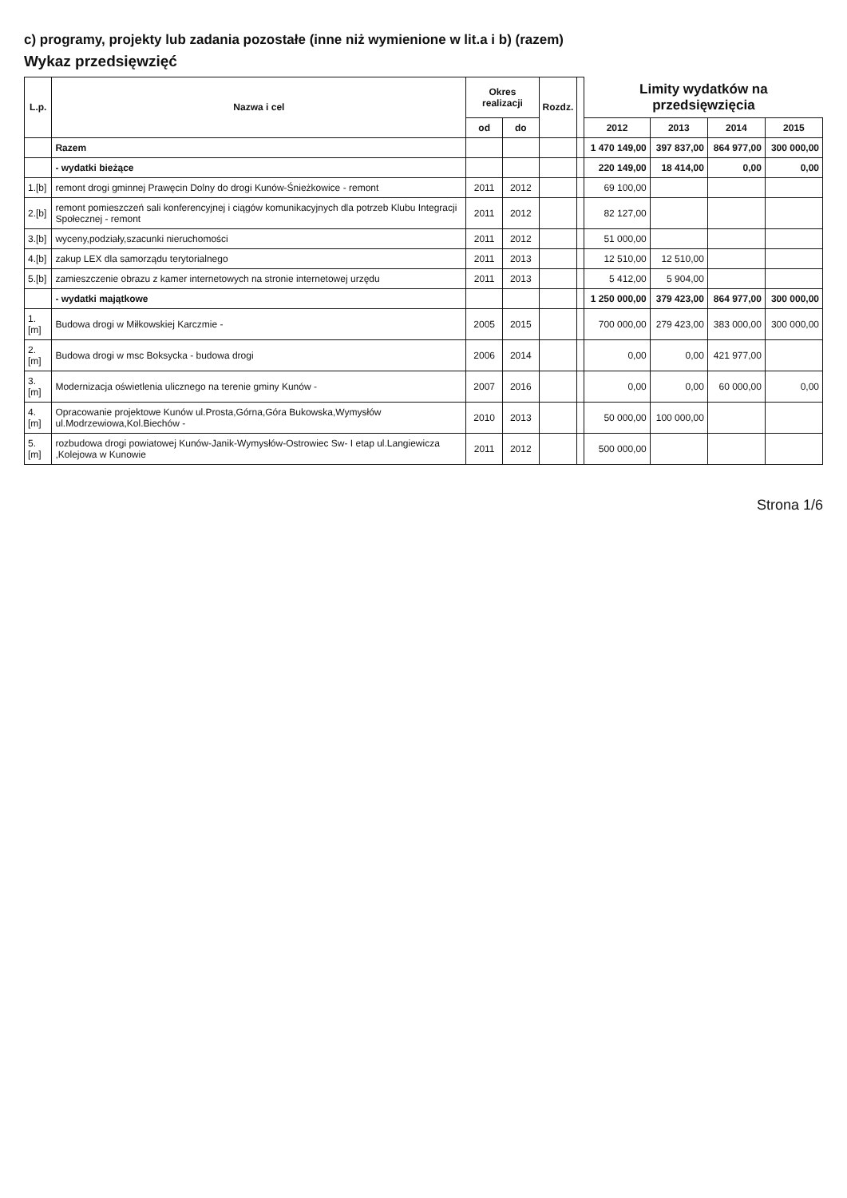c) programy, projekty lub zadania pozostałe (inne niż wymienione w lit.a i b) (razem)
Wykaz przedsięwzięć
| L.p. | Nazwa i cel | Okres realizacji | | Rozdz. | | Limity wydatków na przedsięwzięcia | | | |
| --- | --- | --- | --- | --- | --- | --- | --- | --- | --- |
| | | | | | | 2012 | 2013 | 2014 | 2015 |
| | | od | do | | | | | | |
| | Razem | | | | | 1 470 149,00 | 397 837,00 | 864 977,00 | 300 000,00 |
| | - wydatki bieżące | | | | | 220 149,00 | 18 414,00 | 0,00 | 0,00 |
| 1.[b] | remont drogi gminnej Prawęcin Dolny do drogi Kunów-Śnieżkowice - remont | 2011 | 2012 | | | 69 100,00 | | | |
| 2.[b] | remont pomieszczeń sali konferencyjnej i ciągów komunikacyjnych dla potrzeb Klubu Integracji Społecznej - remont | 2011 | 2012 | | | 82 127,00 | | | |
| 3.[b] | wyceny,podziały,szacunki nieruchomości | 2011 | 2012 | | | 51 000,00 | | | |
| 4.[b] | zakup LEX dla samorządu terytorialnego | 2011 | 2013 | | | 12 510,00 | 12 510,00 | | |
| 5.[b] | zamieszczenie obrazu z kamer internetowych na stronie internetowej urzędu | 2011 | 2013 | | | 5 412,00 | 5 904,00 | | |
| | - wydatki majątkowe | | | | | 1 250 000,00 | 379 423,00 | 864 977,00 | 300 000,00 |
| 1.[m] | Budowa drogi w Miłkowskiej Karczmie - | 2005 | 2015 | | | 700 000,00 | 279 423,00 | 383 000,00 | 300 000,00 |
| 2.[m] | Budowa drogi w msc Boksycka - budowa drogi | 2006 | 2014 | | | 0,00 | 0,00 | 421 977,00 | |
| 3.[m] | Modernizacja oświetlenia ulicznego na terenie gminy Kunów - | 2007 | 2016 | | | 0,00 | 0,00 | 60 000,00 | 0,00 |
| 4.[m] | Opracowanie projektowe Kunów ul.Prosta,Górna,Góra Bukowska,Wymysłów ul.Modrzewiowa,Kol.Biechów - | 2010 | 2013 | | | 50 000,00 | 100 000,00 | | |
| 5.[m] | rozbudowa drogi powiatowej Kunów-Janik-Wymysłów-Ostrowiec Sw- I etap ul.Langiewicza ,Kolejowa w Kunowie | 2011 | 2012 | | | 500 000,00 | | | |
Strona 1/6